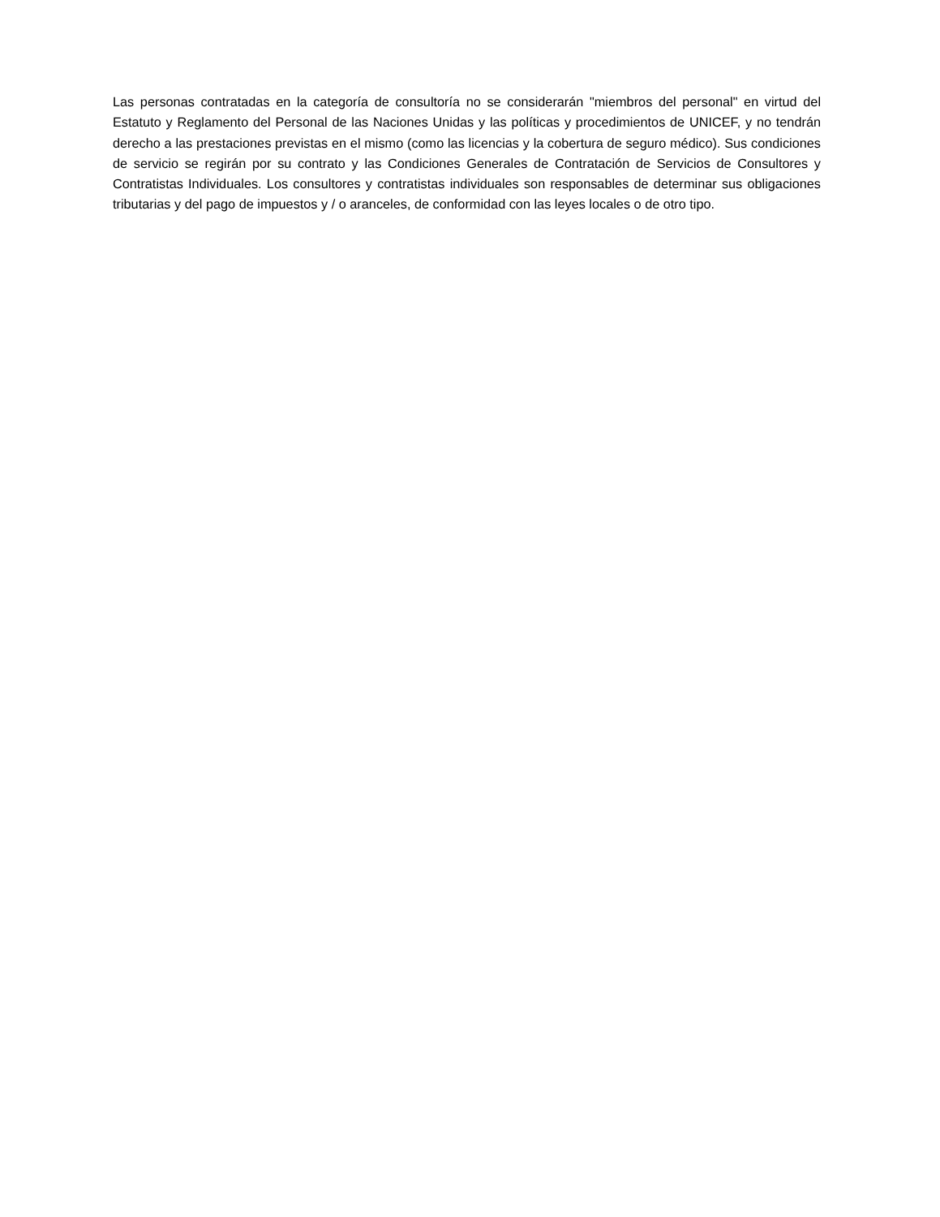Las personas contratadas en la categoría de consultoría no se considerarán "miembros del personal" en virtud del Estatuto y Reglamento del Personal de las Naciones Unidas y las políticas y procedimientos de UNICEF, y no tendrán derecho a las prestaciones previstas en el mismo (como las licencias y la cobertura de seguro médico). Sus condiciones de servicio se regirán por su contrato y las Condiciones Generales de Contratación de Servicios de Consultores y Contratistas Individuales. Los consultores y contratistas individuales son responsables de determinar sus obligaciones tributarias y del pago de impuestos y / o aranceles, de conformidad con las leyes locales o de otro tipo.